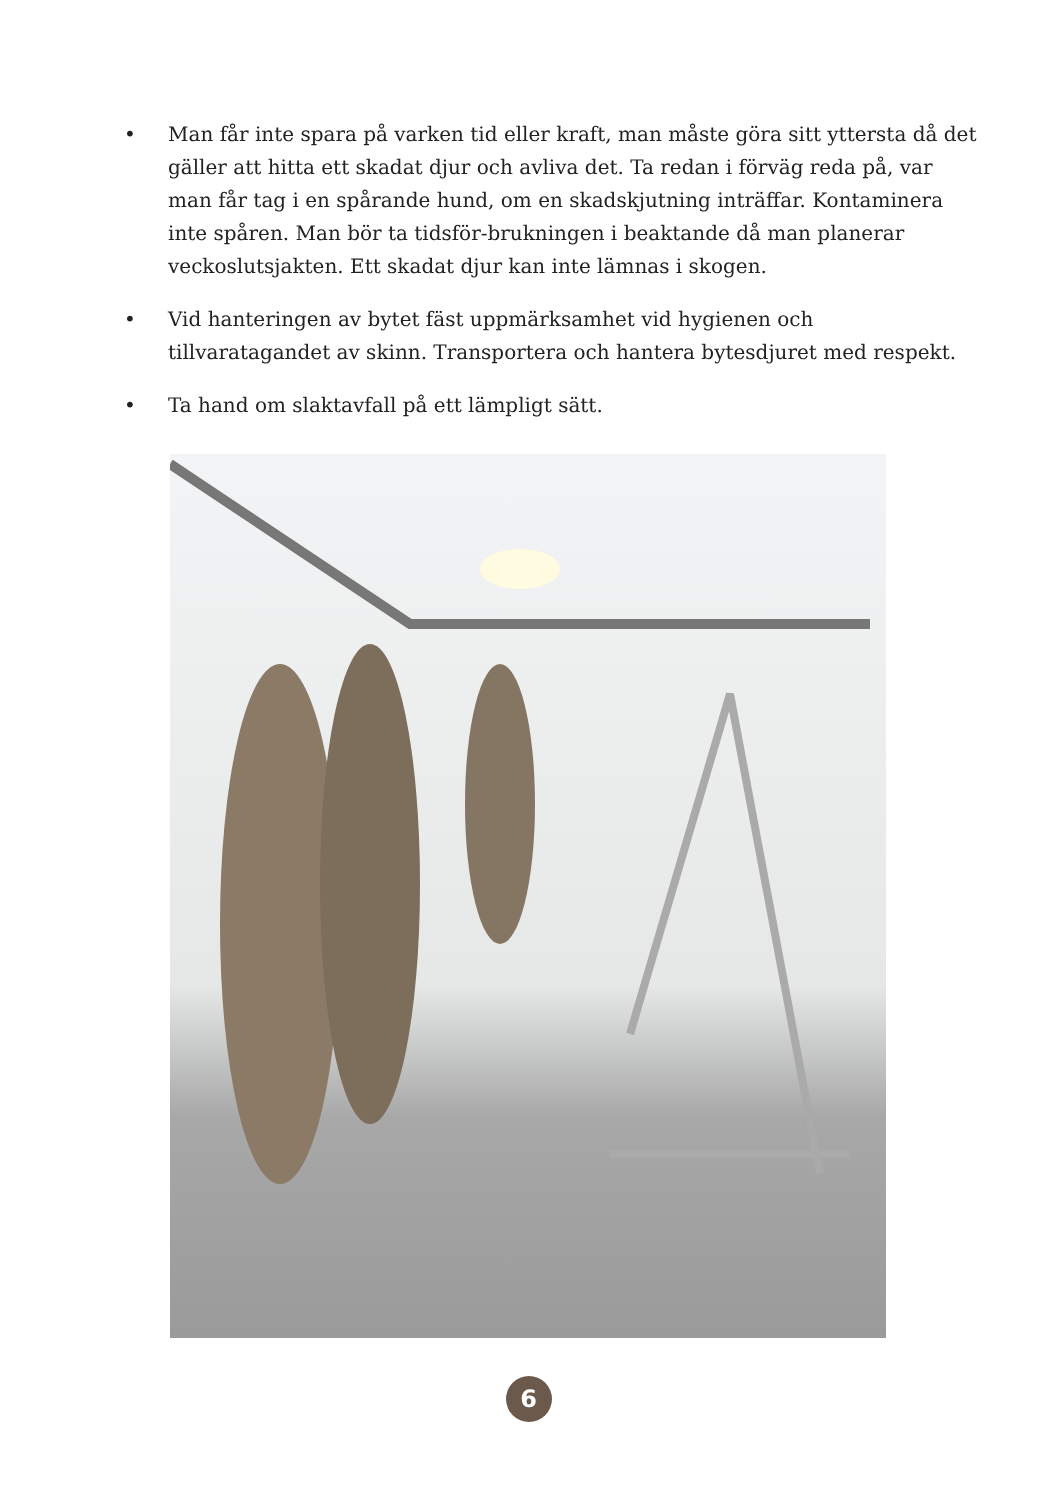• Man får inte spara på varken tid eller kraft, man måste göra sitt yttersta då det gäller att hitta ett skadat djur och avliva det. Ta redan i förväg reda på, var man får tag i en spårande hund, om en skadskjutning inträffar. Kontaminera inte spåren. Man bör ta tidsför-brukningen i beaktande då man planerar veckoslutsjakten. Ett skadat djur kan inte lämnas i skogen.
• Vid hanteringen av bytet fäst uppmärksamhet vid hygienen och tillvaratagandet av skinn. Transportera och hantera bytesdjuret med respekt.
• Ta hand om slaktavfall på ett lämpligt sätt.
6